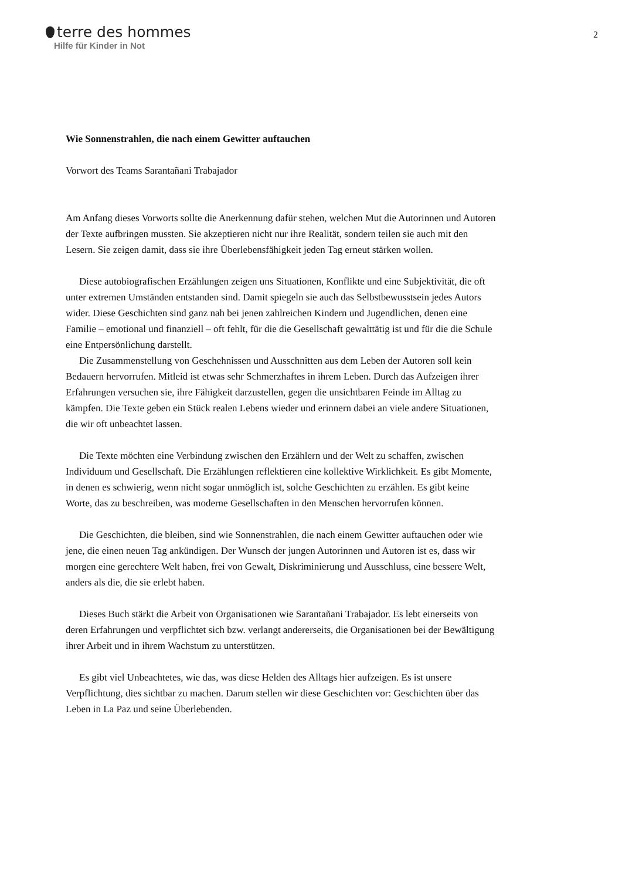terre des hommes
Hilfe für Kinder in Not
2
Wie Sonnenstrahlen, die nach einem Gewitter auftauchen
Vorwort des Teams Sarantañani Trabajador
Am Anfang dieses Vorworts sollte die Anerkennung dafür stehen, welchen Mut die Autorinnen und Autoren der Texte aufbringen mussten. Sie akzeptieren nicht nur ihre Realität, sondern teilen sie auch mit den Lesern. Sie zeigen damit, dass sie ihre Überlebensfähigkeit jeden Tag erneut stärken wollen.
Diese autobiografischen Erzählungen zeigen uns Situationen, Konflikte und eine Subjektivität, die oft unter extremen Umständen entstanden sind. Damit spiegeln sie auch das Selbstbewusstsein jedes Autors wider. Diese Geschichten sind ganz nah bei jenen zahlreichen Kindern und Jugendlichen, denen eine Familie – emotional und finanziell – oft fehlt, für die die Gesellschaft gewalttätig ist und für die die Schule eine Entpersönlichung darstellt.
Die Zusammenstellung von Geschehnissen und Ausschnitten aus dem Leben der Autoren soll kein Bedauern hervorrufen. Mitleid ist etwas sehr Schmerzhaftes in ihrem Leben. Durch das Aufzeigen ihrer Erfahrungen versuchen sie, ihre Fähigkeit darzustellen, gegen die unsichtbaren Feinde im Alltag zu kämpfen. Die Texte geben ein Stück realen Lebens wieder und erinnern dabei an viele andere Situationen, die wir oft unbeachtet lassen.
Die Texte möchten eine Verbindung zwischen den Erzählern und der Welt zu schaffen, zwischen Individuum und Gesellschaft. Die Erzählungen reflektieren eine kollektive Wirklichkeit. Es gibt Momente, in denen es schwierig, wenn nicht sogar unmöglich ist, solche Geschichten zu erzählen. Es gibt keine Worte, das zu beschreiben, was moderne Gesellschaften in den Menschen hervorrufen können.
Die Geschichten, die bleiben, sind wie Sonnenstrahlen, die nach einem Gewitter auftauchen oder wie jene, die einen neuen Tag ankündigen. Der Wunsch der jungen Autorinnen und Autoren ist es, dass wir morgen eine gerechtere Welt haben, frei von Gewalt, Diskriminierung und Ausschluss, eine bessere Welt, anders als die, die sie erlebt haben.
Dieses Buch stärkt die Arbeit von Organisationen wie Sarantañani Trabajador. Es lebt einerseits von deren Erfahrungen und verpflichtet sich bzw. verlangt andererseits, die Organisationen bei der Bewältigung ihrer Arbeit und in ihrem Wachstum zu unterstützen.
Es gibt viel Unbeachtetes, wie das, was diese Helden des Alltags hier aufzeigen. Es ist unsere Verpflichtung, dies sichtbar zu machen. Darum stellen wir diese Geschichten vor: Geschichten über das Leben in La Paz und seine Überlebenden.